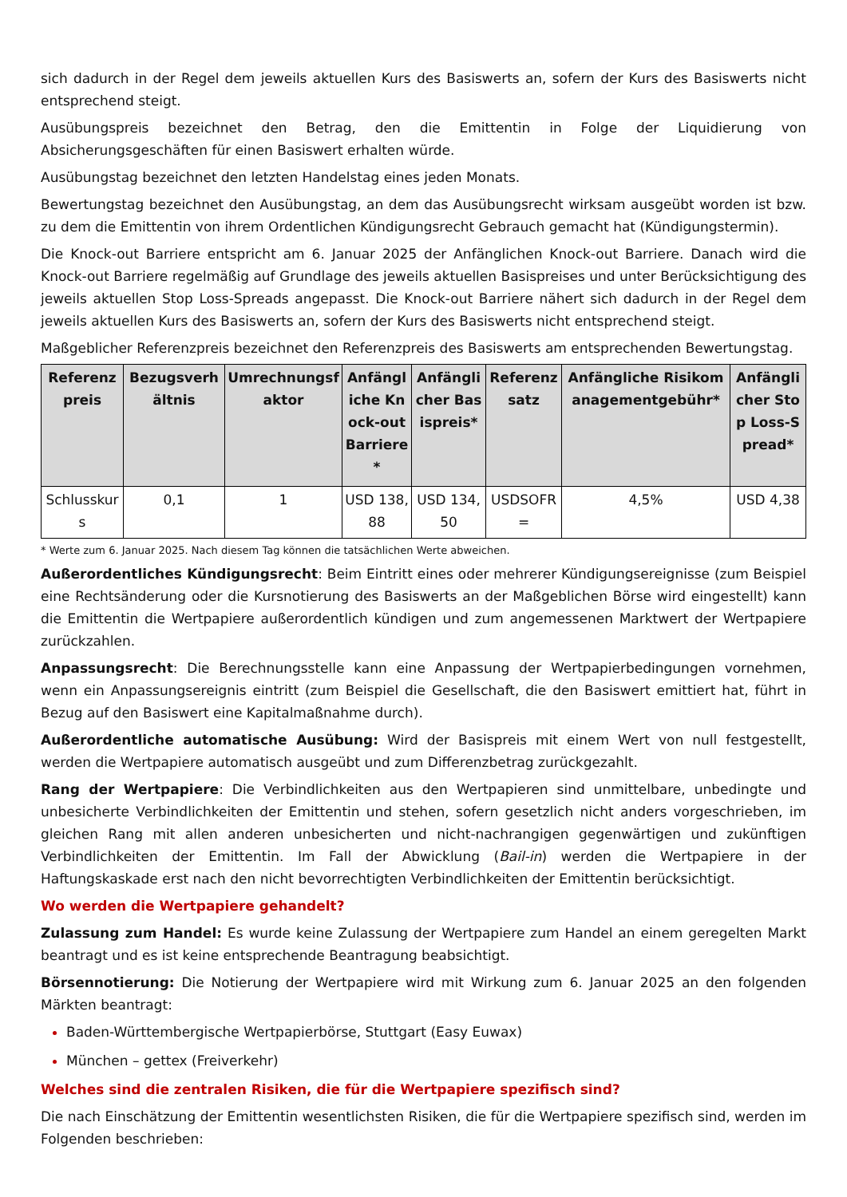sich dadurch in der Regel dem jeweils aktuellen Kurs des Basiswerts an, sofern der Kurs des Basiswerts nicht entsprechend steigt.
Ausübungspreis bezeichnet den Betrag, den die Emittentin in Folge der Liquidierung von Absicherungsgeschäften für einen Basiswert erhalten würde.
Ausübungstag bezeichnet den letzten Handelstag eines jeden Monats.
Bewertungstag bezeichnet den Ausübungstag, an dem das Ausübungsrecht wirksam ausgeübt worden ist bzw. zu dem die Emittentin von ihrem Ordentlichen Kündigungsrecht Gebrauch gemacht hat (Kündigungstermin).
Die Knock-out Barriere entspricht am 6. Januar 2025 der Anfänglichen Knock-out Barriere. Danach wird die Knock-out Barriere regelmäßig auf Grundlage des jeweils aktuellen Basispreises und unter Berücksichtigung des jeweils aktuellen Stop Loss-Spreads angepasst. Die Knock-out Barriere nähert sich dadurch in der Regel dem jeweils aktuellen Kurs des Basiswerts an, sofern der Kurs des Basiswerts nicht entsprechend steigt.
Maßgeblicher Referenzpreis bezeichnet den Referenzpreis des Basiswerts am entsprechenden Bewertungstag.
| Referenzpreis | Bezugsverhältnis | Umrechnungsfaktor | Anfängliche Knock-out Barriere* | Anfänglicher Basispreis* | Referenzsatz | Anfängliche Risikomanagementgebühr* | Anfänglicher Stop Loss-Spread* |
| --- | --- | --- | --- | --- | --- | --- | --- |
| Schlusskurs | 0,1 | 1 | USD 138,88 | USD 134,50 | USDSOFR= | 4,5% | USD 4,38 |
* Werte zum 6. Januar 2025. Nach diesem Tag können die tatsächlichen Werte abweichen.
Außerordentliches Kündigungsrecht: Beim Eintritt eines oder mehrerer Kündigungsereignisse (zum Beispiel eine Rechtsänderung oder die Kursnotierung des Basiswerts an der Maßgeblichen Börse wird eingestellt) kann die Emittentin die Wertpapiere außerordentlich kündigen und zum angemessenen Marktwert der Wertpapiere zurückzahlen.
Anpassungsrecht: Die Berechnungsstelle kann eine Anpassung der Wertpapierbedingungen vornehmen, wenn ein Anpassungsereignis eintritt (zum Beispiel die Gesellschaft, die den Basiswert emittiert hat, führt in Bezug auf den Basiswert eine Kapitalmaßnahme durch).
Außerordentliche automatische Ausübung: Wird der Basispreis mit einem Wert von null festgestellt, werden die Wertpapiere automatisch ausgeübt und zum Differenzbetrag zurückgezahlt.
Rang der Wertpapiere: Die Verbindlichkeiten aus den Wertpapieren sind unmittelbare, unbedingte und unbesicherte Verbindlichkeiten der Emittentin und stehen, sofern gesetzlich nicht anders vorgeschrieben, im gleichen Rang mit allen anderen unbesicherten und nicht-nachrangigen gegenwärtigen und zukünftigen Verbindlichkeiten der Emittentin. Im Fall der Abwicklung (Bail-in) werden die Wertpapiere in der Haftungskaskade erst nach den nicht bevorrechtigten Verbindlichkeiten der Emittentin berücksichtigt.
Wo werden die Wertpapiere gehandelt?
Zulassung zum Handel: Es wurde keine Zulassung der Wertpapiere zum Handel an einem geregelten Markt beantragt und es ist keine entsprechende Beantragung beabsichtigt.
Börsennotierung: Die Notierung der Wertpapiere wird mit Wirkung zum 6. Januar 2025 an den folgenden Märkten beantragt:
Baden-Württembergische Wertpapierbörse, Stuttgart (Easy Euwax)
München – gettex (Freiverkehr)
Welches sind die zentralen Risiken, die für die Wertpapiere spezifisch sind?
Die nach Einschätzung der Emittentin wesentlichsten Risiken, die für die Wertpapiere spezifisch sind, werden im Folgenden beschrieben: